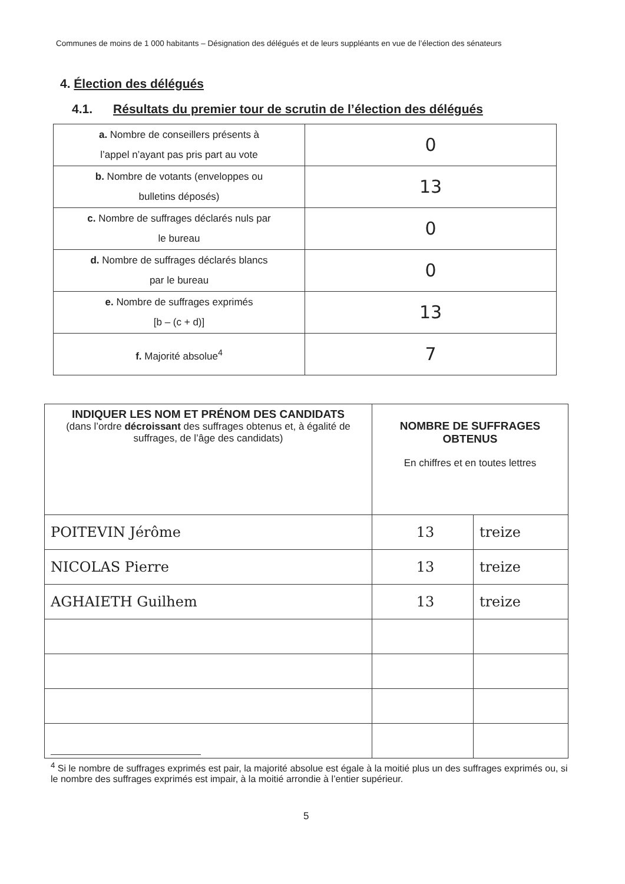Communes de moins de 1 000 habitants – Désignation des délégués et de leurs suppléants en vue de l’élection des sénateurs
4. Élection des délégués
4.1. Résultats du premier tour de scrutin de l’élection des délégués
| a. Nombre de conseillers présents à l’appel n’ayant pas pris part au vote | 0 |
| b. Nombre de votants (enveloppes ou bulletins déposés) | 13 |
| c. Nombre de suffrages déclarés nuls par le bureau | 0 |
| d. Nombre de suffrages déclarés blancs par le bureau | 0 |
| e. Nombre de suffrages exprimés [b – (c + d)] | 13 |
| f. Majorité absolue<sup>4</sup> | 7 |
| INDIQUER LES NOM ET PRÉNOM DES CANDIDATS (dans l’ordre décroissant des suffrages obtenus et, à égalité de suffrages, de l’âge des candidats) | NOMBRE DE SUFFRAGES OBTENUS En chiffres et en toutes lettres | |
| --- | --- | --- |
| POITEVIN Jérôme | 13 | treize |
| NICOLAS Pierre | 13 | treize |
| AGHAIETH Guilhem | 13 | treize |
<sup>4</sup> Si le nombre de suffrages exprimés est pair, la majorité absolue est égale à la moitié plus un des suffrages exprimés ou, si le nombre des suffrages exprimés est impair, à la moitié arrondie à l’entier supérieur.
5